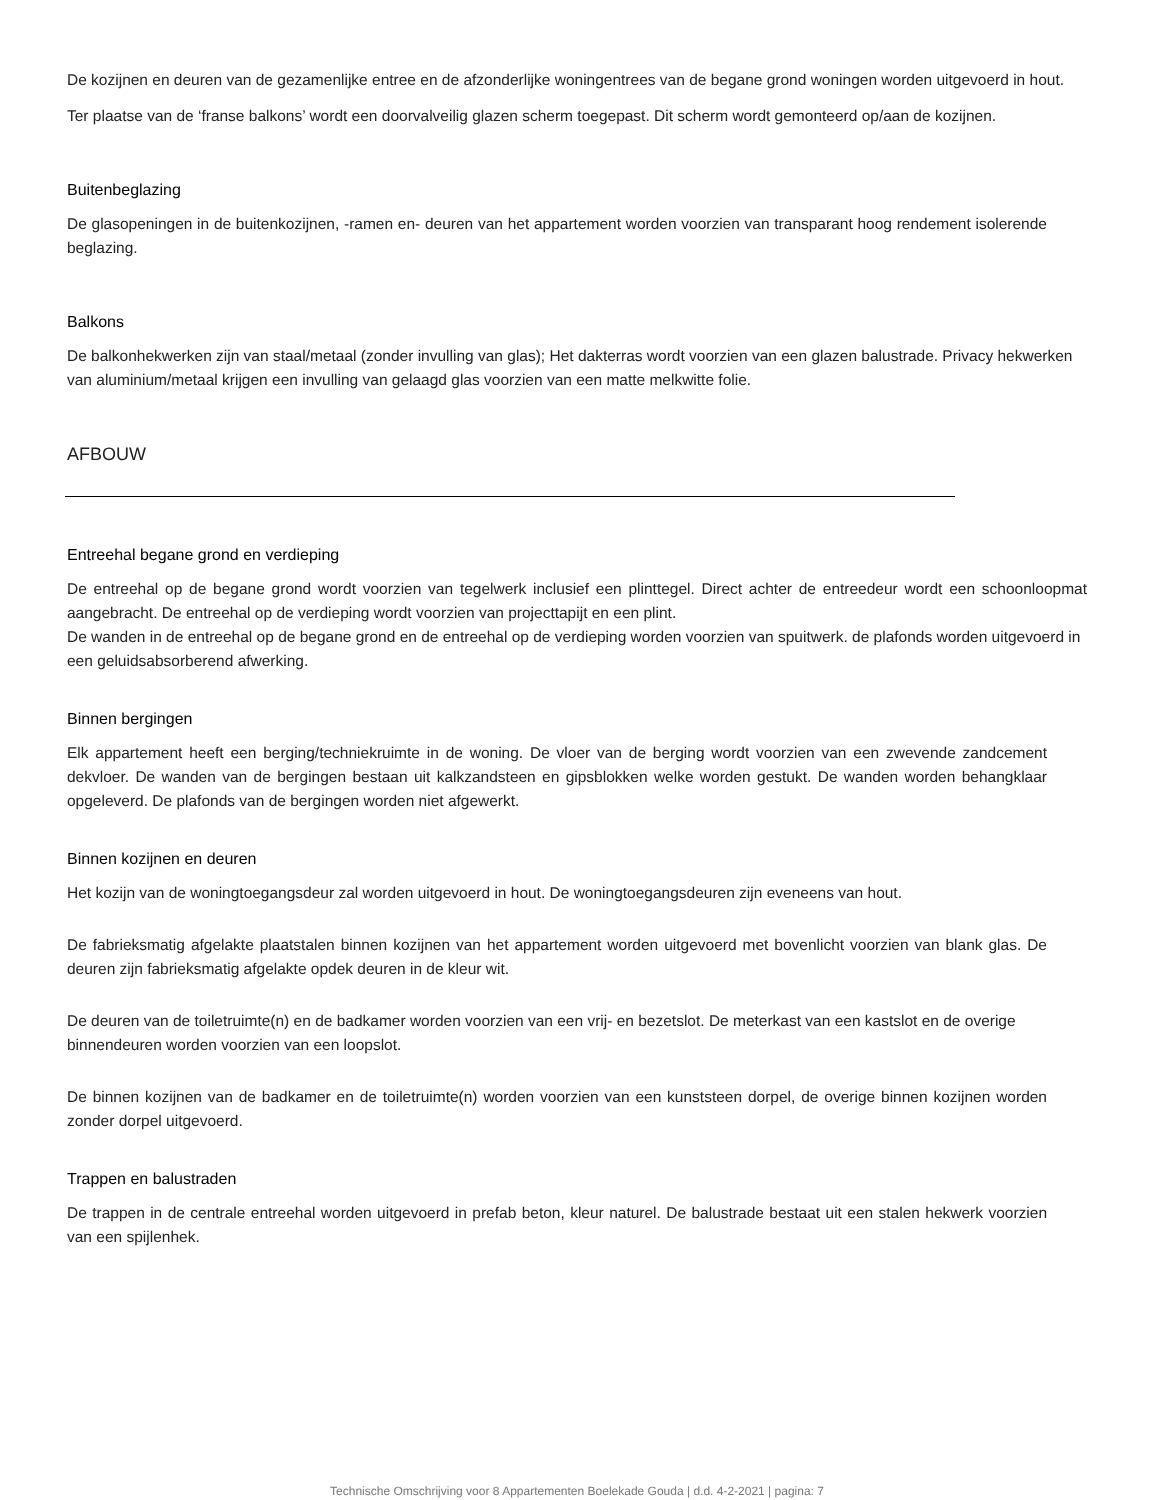De kozijnen en deuren van de gezamenlijke entree en de afzonderlijke woningentrees van de begane grond woningen worden uitgevoerd in hout.
Ter plaatse van de ‘franse balkons’ wordt een doorvalveilig glazen scherm toegepast. Dit scherm wordt gemonteerd op/aan de kozijnen.
Buitenbeglazing
De glasopeningen in de buitenkozijnen, -ramen en- deuren van het appartement worden voorzien van transparant hoog rendement isolerende beglazing.
Balkons
De balkonhekwerken zijn van staal/metaal (zonder invulling van glas); Het dakterras wordt voorzien van een glazen balustrade. Privacy hekwerken van aluminium/metaal krijgen een invulling van gelaagd glas voorzien van een matte melkwitte folie.
AFBOUW
Entreehal begane grond en verdieping
De entreehal op de begane grond wordt voorzien van tegelwerk inclusief een plinttegel. Direct achter de entreedeur wordt een schoonloopmat aangebracht. De entreehal op de verdieping wordt voorzien van projecttapijt en een plint.
De wanden in de entreehal op de begane grond en de entreehal op de verdieping worden voorzien van spuitwerk. de plafonds worden uitgevoerd in een geluidsabsorberend afwerking.
Binnen bergingen
Elk appartement heeft een berging/techniekruimte in de woning. De vloer van de berging wordt voorzien van een zwevende zandcement dekvloer. De wanden van de bergingen bestaan uit kalkzandsteen en gipsblokken welke worden gestukt. De wanden worden behangklaar opgeleverd. De plafonds van de bergingen worden niet afgewerkt.
Binnen kozijnen en deuren
Het kozijn van de woningtoegangsdeur zal worden uitgevoerd in hout. De woningtoegangsdeuren zijn eveneens van hout.
De fabrieksmatig afgelakte plaatstalen binnen kozijnen van het appartement worden uitgevoerd met bovenlicht voorzien van blank glas. De deuren zijn fabrieksmatig afgelakte opdek deuren in de kleur wit.
De deuren van de toiletruimte(n) en de badkamer worden voorzien van een vrij- en bezetslot. De meterkast van een kastslot en de overige binnendeuren worden voorzien van een loopslot.
De binnen kozijnen van de badkamer en de toiletruimte(n) worden voorzien van een kunststeen dorpel, de overige binnen kozijnen worden zonder dorpel uitgevoerd.
Trappen en balustraden
De trappen in de centrale entreehal worden uitgevoerd in prefab beton, kleur naturel. De balustrade bestaat uit een stalen hekwerk voorzien van een spijlenhek.
Technische Omschrijving voor 8 Appartementen Boelekade Gouda | d.d. 4-2-2021 | pagina: 7